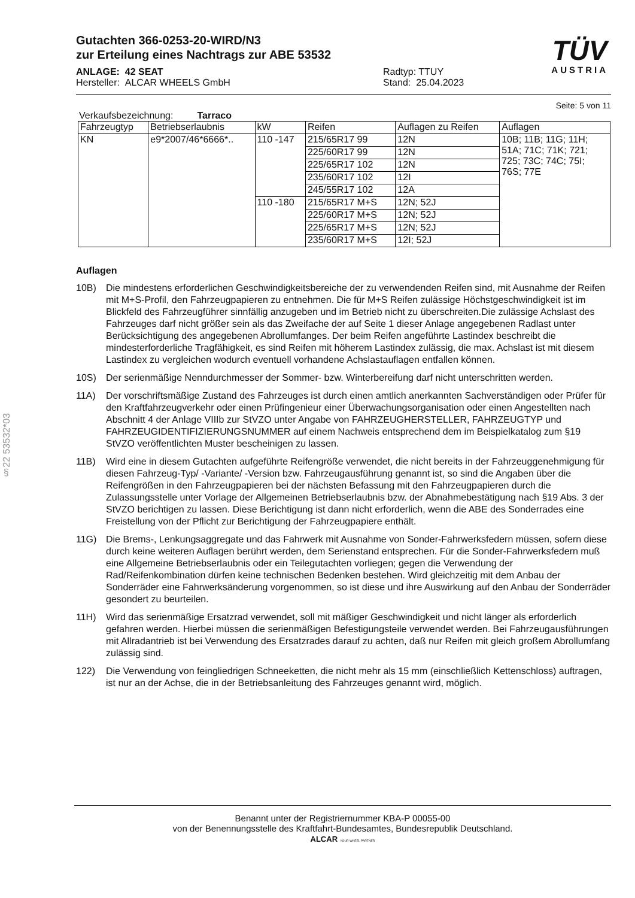§22 53532*03
TÜV
AUSTRIA
Gutachten 366-0253-20-WIRD/N3
zur Erteilung eines Nachtrags zur ABE 53532
ANLAGE: 42 SEAT
Hersteller: ALCAR WHEELS GmbH
Radtyp: TTUY
Stand: 25.04.2023
Seite: 5 von 11
Verkaufsbezeichnung: Tarraco
| Fahrzeugtyp | Betriebserlaubnis | kW | Reifen | Auflagen zu Reifen | Auflagen |
| --- | --- | --- | --- | --- | --- |
| KN | e9*2007/46*6666*.. | 110 -147 | 215/65R17 99 | 12N | 10B; 11B; 11G; 11H; 51A; 71C; 71K; 721; 725; 73C; 74C; 75I; 76S; 77E |
| | | | 225/60R17 99 | 12N | |
| | | | 225/65R17 102 | 12N | |
| | | | 235/60R17 102 | 12I | |
| | | | 245/55R17 102 | 12A | |
| | | 110 -180 | 215/65R17 M+S | 12N; 52J | |
| | | | 225/60R17 M+S | 12N; 52J | |
| | | | 225/65R17 M+S | 12N; 52J | |
| | | | 235/60R17 M+S | 12I; 52J | |
Auflagen
10B) Die mindestens erforderlichen Geschwindigkeitsbereiche der zu verwendenden Reifen sind, mit Ausnahme der Reifen mit M+S-Profil, den Fahrzeugpapieren zu entnehmen. Die für M+S Reifen zulässige Höchstgeschwindigkeit ist im Blickfeld des Fahrzeugführer sinnfällig anzugeben und im Betrieb nicht zu überschreiten.Die zulässige Achslast des Fahrzeuges darf nicht größer sein als das Zweifache der auf Seite 1 dieser Anlage angegebenen Radlast unter Berücksichtigung des angegebenen Abrollumfanges. Der beim Reifen angeführte Lastindex beschreibt die mindesterforderliche Tragfähigkeit, es sind Reifen mit höherem Lastindex zulässig, die max. Achslast ist mit diesem Lastindex zu vergleichen wodurch eventuell vorhandene Achslastauflagen entfallen können.
10S) Der serienmäßige Nenndurchmesser der Sommer- bzw. Winterbereifung darf nicht unterschritten werden.
11A) Der vorschriftsmäßige Zustand des Fahrzeuges ist durch einen amtlich anerkannten Sachverständigen oder Prüfer für den Kraftfahrzeugverkehr oder einen Prüfingenieur einer Überwachungsorganisation oder einen Angestellten nach Abschnitt 4 der Anlage VIIIb zur StVZO unter Angabe von FAHRZEUGHERSTELLER, FAHRZEUGTYP und FAHRZEUGIDENTIFIZIERUNGSNUMMER auf einem Nachweis entsprechend dem im Beispielkatalog zum §19 StVZO veröffentlichten Muster bescheinigen zu lassen.
11B) Wird eine in diesem Gutachten aufgeführte Reifengröße verwendet, die nicht bereits in der Fahrzeuggenehmigung für diesen Fahrzeug-Typ/ -Variante/ -Version bzw. Fahrzeugausführung genannt ist, so sind die Angaben über die Reifengrößen in den Fahrzeugpapieren bei der nächsten Befassung mit den Fahrzeugpapieren durch die Zulassungsstelle unter Vorlage der Allgemeinen Betriebserlaubnis bzw. der Abnahmebestätigung nach §19 Abs. 3 der StVZO berichtigen zu lassen. Diese Berichtigung ist dann nicht erforderlich, wenn die ABE des Sonderrades eine Freistellung von der Pflicht zur Berichtigung der Fahrzeugpapiere enthält.
11G) Die Brems-, Lenkungsaggregate und das Fahrwerk mit Ausnahme von Sonder-Fahrwerksfedern müssen, sofern diese durch keine weiteren Auflagen berührt werden, dem Serienstand entsprechen. Für die Sonder-Fahrwerksfedern muß eine Allgemeine Betriebserlaubnis oder ein Teilegutachten vorliegen; gegen die Verwendung der Rad/Reifenkombination dürfen keine technischen Bedenken bestehen. Wird gleichzeitig mit dem Anbau der Sonderräder eine Fahrwerksänderung vorgenommen, so ist diese und ihre Auswirkung auf den Anbau der Sonderräder gesondert zu beurteilen.
11H) Wird das serienmäßige Ersatzrad verwendet, soll mit mäßiger Geschwindigkeit und nicht länger als erforderlich gefahren werden. Hierbei müssen die serienmäßigen Befestigungsteile verwendet werden. Bei Fahrzeugausführungen mit Allradantrieb ist bei Verwendung des Ersatzrades darauf zu achten, daß nur Reifen mit gleich großem Abrollumfang zulässig sind.
122) Die Verwendung von feingliedrigen Schneeketten, die nicht mehr als 15 mm (einschließlich Kettenschloss) auftragen, ist nur an der Achse, die in der Betriebsanleitung des Fahrzeuges genannt wird, möglich.
Benannt unter der Registriernummer KBA-P 00055-00
von der Benennungsstelle des Kraftfahrt-Bundesamtes, Bundesrepublik Deutschland.
ALCAR YOUR WHEEL PARTNER